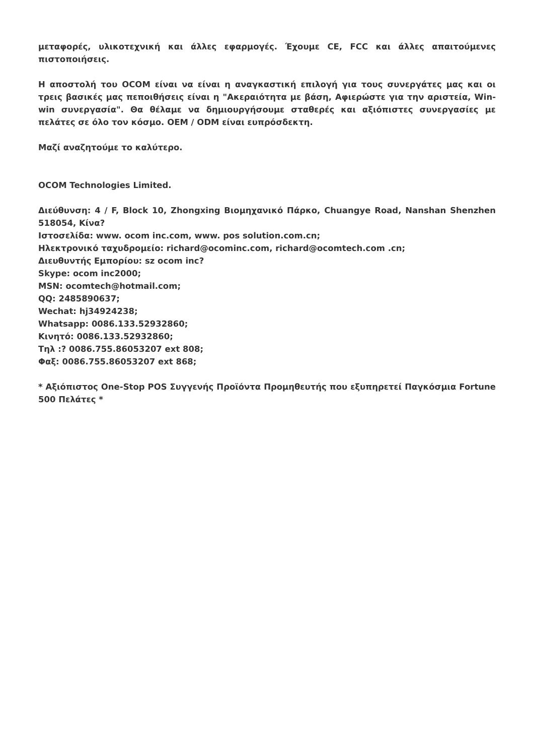μεταφορές, υλικοτεχνική και άλλες εφαρμογές. Έχουμε CE, FCC και άλλες απαιτούμενες πιστοποιήσεις.
Η αποστολή του OCOM είναι να είναι η αναγκαστική επιλογή για τους συνεργάτες μας και οι τρεις βασικές μας πεποιθήσεις είναι η "Ακεραιότητα με βάση, Αφιερώστε για την αριστεία, Win-win συνεργασία". Θα θέλαμε να δημιουργήσουμε σταθερές και αξιόπιστες συνεργασίες με πελάτες σε όλο τον κόσμο. OEM / ODM είναι ευπρόσδεκτη.
Μαζί αναζητούμε το καλύτερο.
OCOM Technologies Limited.
Διεύθυνση: 4 / F, Block 10, Zhongxing Βιομηχανικό Πάρκο, Chuangye Road, Nanshan Shenzhen 518054, Κίνα?
Ιστοσελίδα: www. ocom inc.com, www. pos solution.com.cn;
Ηλεκτρονικό ταχυδρομείο: richard@ocominc.com, richard@ocomtech.com .cn;
Διευθυντής Εμπορίου: sz ocom inc?
Skype: ocom inc2000;
MSN: ocomtech@hotmail.com;
QQ: 2485890637;
Wechat: hj34924238;
Whatsapp: 0086.133.52932860;
Κινητό: 0086.133.52932860;
Τηλ :? 0086.755.86053207 ext 808;
Φαξ: 0086.755.86053207 ext 868;
* Αξιόπιστος One-Stop POS Συγγενής Προϊόντα Προμηθευτής που εξυπηρετεί Παγκόσμια Fortune 500 Πελάτες *